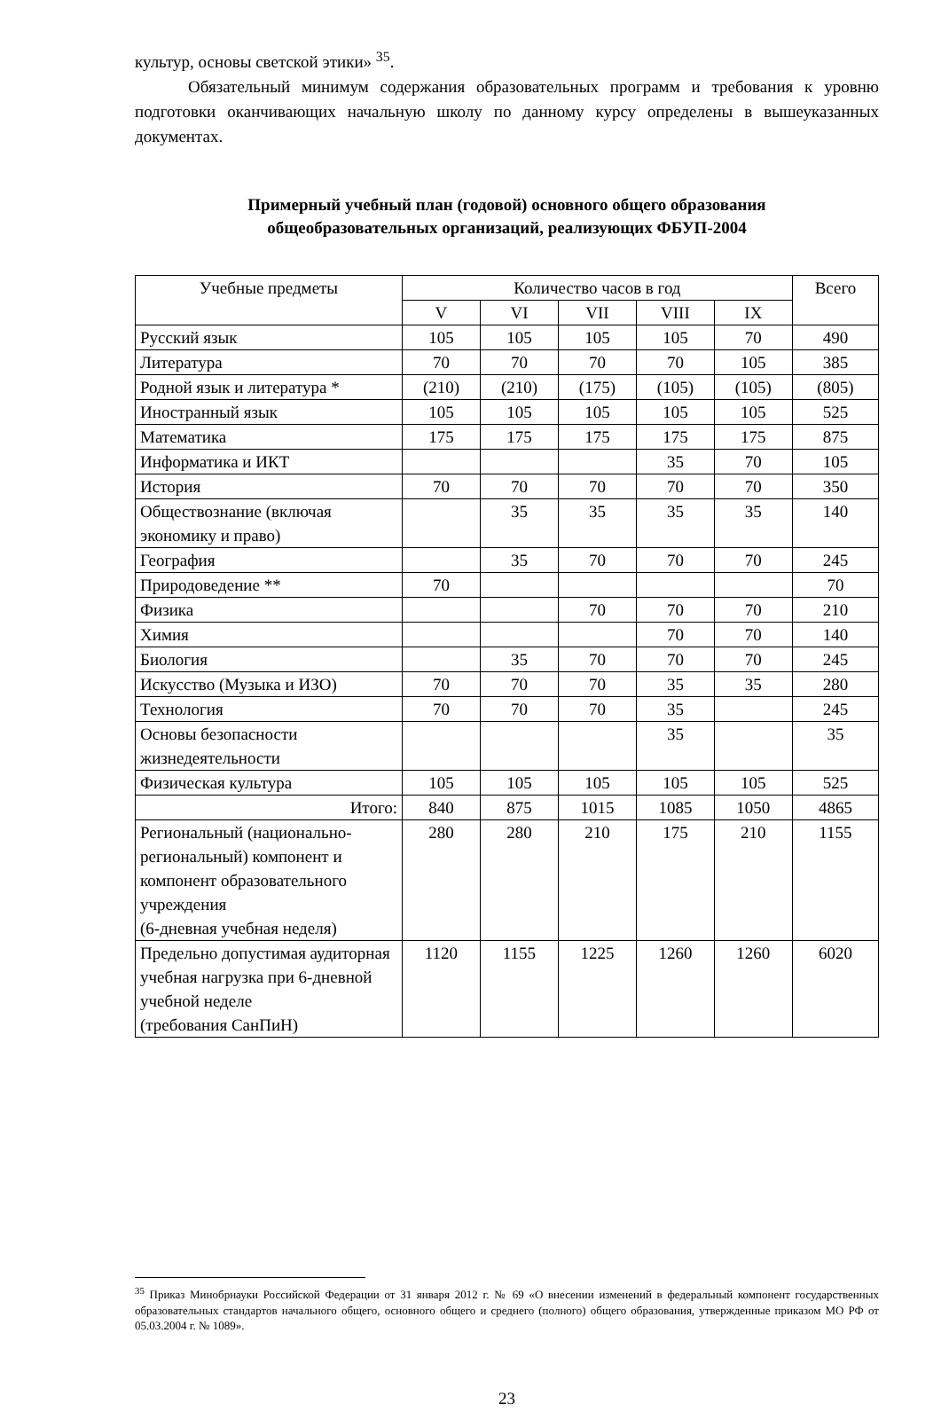культур, основы светской этики» <sup>35</sup>.
Обязательный минимум содержания образовательных программ и требования к уровню подготовки оканчивающих начальную школу по данному курсу определены в вышеуказанных документах.
Примерный учебный план (годовой) основного общего образования
общеобразовательных организаций, реализующих ФБУП-2004
| Учебные предметы | Количество часов в год | | | | | Всего |
| --- | --- | --- | --- | --- | --- | --- |
| | V | VI | VII | VIII | IX | |
| Русский язык | 105 | 105 | 105 | 105 | 70 | 490 |
| Литература | 70 | 70 | 70 | 70 | 105 | 385 |
| Родной язык и литература * | (210) | (210) | (175) | (105) | (105) | (805) |
| Иностранный язык | 105 | 105 | 105 | 105 | 105 | 525 |
| Математика | 175 | 175 | 175 | 175 | 175 | 875 |
| Информатика и ИКТ | | | | 35 | 70 | 105 |
| История | 70 | 70 | 70 | 70 | 70 | 350 |
| Обществознание (включая экономику и право) | | 35 | 35 | 35 | 35 | 140 |
| География | | 35 | 70 | 70 | 70 | 245 |
| Природоведение ** | 70 | | | | | 70 |
| Физика | | | 70 | 70 | 70 | 210 |
| Химия | | | | 70 | 70 | 140 |
| Биология | | 35 | 70 | 70 | 70 | 245 |
| Искусство (Музыка и ИЗО) | 70 | 70 | 70 | 35 | 35 | 280 |
| Технология | 70 | 70 | 70 | 35 | | 245 |
| Основы безопасности жизнедеятельности | | | | 35 | | 35 |
| Физическая культура | 105 | 105 | 105 | 105 | 105 | 525 |
| Итого: | 840 | 875 | 1015 | 1085 | 1050 | 4865 |
| Региональный (национально-региональный) компонент и компонент образовательного учреждения (6-дневная учебная неделя) | 280 | 280 | 210 | 175 | 210 | 1155 |
| Предельно допустимая аудиторная учебная нагрузка при 6-дневной учебной неделе (требования СанПиН) | 1120 | 1155 | 1225 | 1260 | 1260 | 6020 |
<sup>35</sup> Приказ Минобрнауки Российской Федерации от 31 января 2012 г. № 69 «О внесении изменений в федеральный компонент государственных образовательных стандартов начального общего, основного общего и среднего (полного) общего образования, утвержденные приказом МО РФ от 05.03.2004 г. № 1089».
23